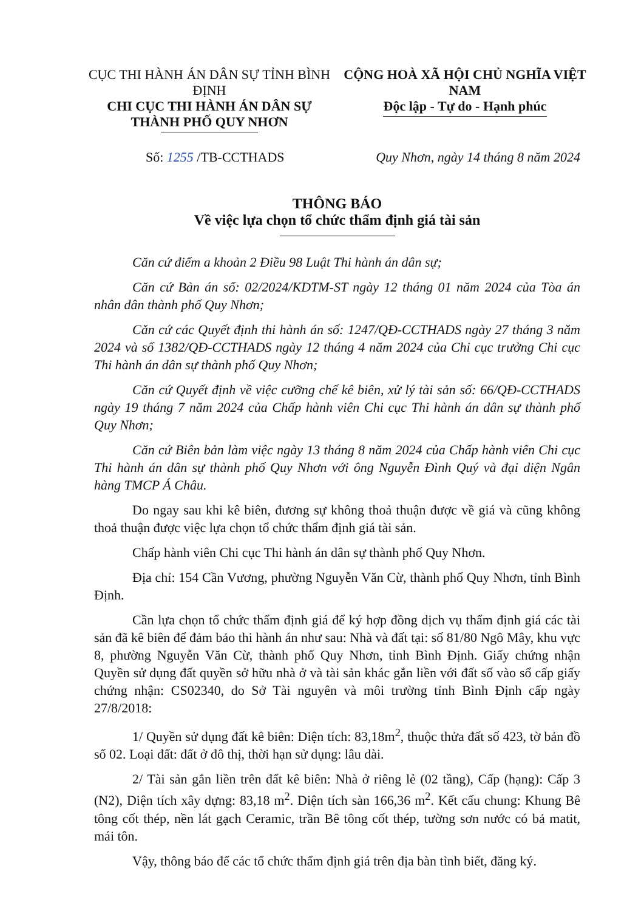CỤC THI HÀNH ÁN DÂN SỰ TỈNH BÌNH ĐỊNH
CHI CỤC THI HÀNH ÁN DÂN SỰ
THÀNH PHỐ QUY NHƠN
CỘNG HOÀ XÃ HỘI CHỦ NGHĨA VIỆT NAM
Độc lập - Tự do - Hạnh phúc
Số: 1255 /TB-CCTHADS Quy Nhơn, ngày 14 tháng 8 năm 2024
THÔNG BÁO
Về việc lựa chọn tổ chức thẩm định giá tài sản
Căn cứ điểm a khoản 2 Điều 98 Luật Thi hành án dân sự;
Căn cứ Bản án số: 02/2024/KDTM-ST ngày 12 tháng 01 năm 2024 của Tòa án nhân dân thành phố Quy Nhơn;
Căn cứ các Quyết định thi hành án số: 1247/QĐ-CCTHADS ngày 27 tháng 3 năm 2024 và số 1382/QĐ-CCTHADS ngày 12 tháng 4 năm 2024 của Chi cục trưởng Chi cục Thi hành án dân sự thành phố Quy Nhơn;
Căn cứ Quyết định về việc cưỡng chế kê biên, xử lý tài sản số: 66/QĐ-CCTHADS ngày 19 tháng 7 năm 2024 của Chấp hành viên Chi cục Thi hành án dân sự thành phố Quy Nhơn;
Căn cứ Biên bản làm việc ngày 13 tháng 8 năm 2024 của Chấp hành viên Chi cục Thi hành án dân sự thành phố Quy Nhơn với ông Nguyễn Đình Quý và đại diện Ngân hàng TMCP Á Châu.
Do ngay sau khi kê biên, đương sự không thoả thuận được về giá và cũng không thoả thuận được việc lựa chọn tổ chức thẩm định giá tài sản.
Chấp hành viên Chi cục Thi hành án dân sự thành phố Quy Nhơn.
Địa chỉ: 154 Cần Vương, phường Nguyễn Văn Cừ, thành phố Quy Nhơn, tỉnh Bình Định.
Cần lựa chọn tổ chức thẩm định giá để ký hợp đồng dịch vụ thẩm định giá các tài sản đã kê biên để đảm bảo thi hành án như sau: Nhà và đất tại: số 81/80 Ngô Mây, khu vực 8, phường Nguyễn Văn Cừ, thành phố Quy Nhơn, tỉnh Bình Định. Giấy chứng nhận Quyền sử dụng đất quyền sở hữu nhà ở và tài sản khác gắn liền với đất số vào sổ cấp giấy chứng nhận: CS02340, do Sở Tài nguyên và môi trường tỉnh Bình Định cấp ngày 27/8/2018:
1/ Quyền sử dụng đất kê biên: Diện tích: 83,18m<sup>2</sup>, thuộc thửa đất số 423, tờ bản đồ số 02. Loại đất: đất ở đô thị, thời hạn sử dụng: lâu dài.
2/ Tài sản gắn liền trên đất kê biên: Nhà ở riêng lẻ (02 tầng), Cấp (hạng): Cấp 3 (N2), Diện tích xây dựng: 83,18 m<sup>2</sup>. Diện tích sàn 166,36 m<sup>2</sup>. Kết cấu chung: Khung Bê tông cốt thép, nền lát gạch Ceramic, trần Bê tông cốt thép, tường sơn nước có bả matit, mái tôn.
Vậy, thông báo để các tổ chức thẩm định giá trên địa bàn tỉnh biết, đăng ký.